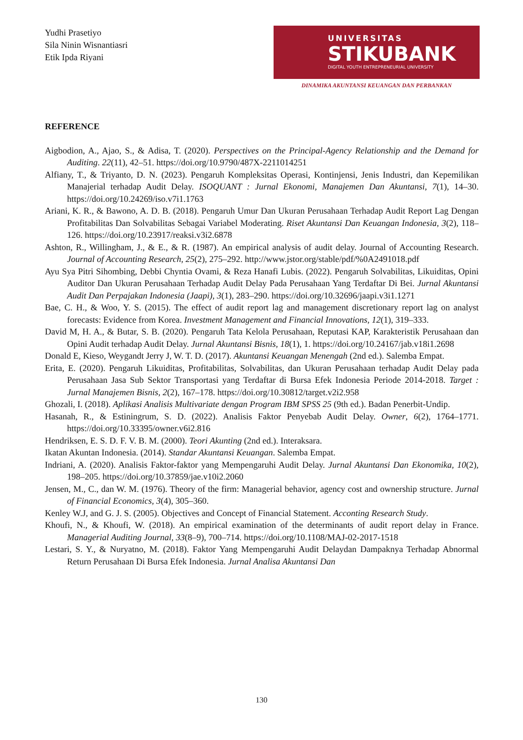Yudhi Prasetiyo
Sila Ninin Wisnantiasri
Etik Ipda Riyani
UNIVERSITAS
STIKUBANK
DIGITAL YOUTH ENTREPRENEURIAL UNIVERSITY
DINAMIKA AKUNTANSI KEUANGAN DAN PERBANKAN
REFERENCE
Aigbodion, A., Ajao, S., & Adisa, T. (2020). Perspectives on the Principal-Agency Relationship and the Demand for Auditing. 22(11), 42–51. https://doi.org/10.9790/487X-2211014251
Alfiany, T., & Triyanto, D. N. (2023). Pengaruh Kompleksitas Operasi, Kontinjensi, Jenis Industri, dan Kepemilikan Manajerial terhadap Audit Delay. ISOQUANT : Jurnal Ekonomi, Manajemen Dan Akuntansi, 7(1), 14–30. https://doi.org/10.24269/iso.v7i1.1763
Ariani, K. R., & Bawono, A. D. B. (2018). Pengaruh Umur Dan Ukuran Perusahaan Terhadap Audit Report Lag Dengan Profitabilitas Dan Solvabilitas Sebagai Variabel Moderating. Riset Akuntansi Dan Keuangan Indonesia, 3(2), 118–126. https://doi.org/10.23917/reaksi.v3i2.6878
Ashton, R., Willingham, J., & E., & R. (1987). An empirical analysis of audit delay. Journal of Accounting Research. Journal of Accounting Research, 25(2), 275–292. http://www.jstor.org/stable/pdf/%0A2491018.pdf
Ayu Sya Pitri Sihombing, Debbi Chyntia Ovami, & Reza Hanafi Lubis. (2022). Pengaruh Solvabilitas, Likuiditas, Opini Auditor Dan Ukuran Perusahaan Terhadap Audit Delay Pada Perusahaan Yang Terdaftar Di Bei. Jurnal Akuntansi Audit Dan Perpajakan Indonesia (Jaapi), 3(1), 283–290. https://doi.org/10.32696/jaapi.v3i1.1271
Bae, C. H., & Woo, Y. S. (2015). The effect of audit report lag and management discretionary report lag on analyst forecasts: Evidence from Korea. Investment Management and Financial Innovations, 12(1), 319–333.
David M, H. A., & Butar, S. B. (2020). Pengaruh Tata Kelola Perusahaan, Reputasi KAP, Karakteristik Perusahaan dan Opini Audit terhadap Audit Delay. Jurnal Akuntansi Bisnis, 18(1), 1. https://doi.org/10.24167/jab.v18i1.2698
Donald E, Kieso, Weygandt Jerry J, W. T. D. (2017). Akuntansi Keuangan Menengah (2nd ed.). Salemba Empat.
Erita, E. (2020). Pengaruh Likuiditas, Profitabilitas, Solvabilitas, dan Ukuran Perusahaan terhadap Audit Delay pada Perusahaan Jasa Sub Sektor Transportasi yang Terdaftar di Bursa Efek Indonesia Periode 2014-2018. Target : Jurnal Manajemen Bisnis, 2(2), 167–178. https://doi.org/10.30812/target.v2i2.958
Ghozali, I. (2018). Aplikasi Analisis Multivariate dengan Program IBM SPSS 25 (9th ed.). Badan Penerbit-Undip.
Hasanah, R., & Estiningrum, S. D. (2022). Analisis Faktor Penyebab Audit Delay. Owner, 6(2), 1764–1771. https://doi.org/10.33395/owner.v6i2.816
Hendriksen, E. S. D. F. V. B. M. (2000). Teori Akunting (2nd ed.). Interaksara.
Ikatan Akuntan Indonesia. (2014). Standar Akuntansi Keuangan. Salemba Empat.
Indriani, A. (2020). Analisis Faktor-faktor yang Mempengaruhi Audit Delay. Jurnal Akuntansi Dan Ekonomika, 10(2), 198–205. https://doi.org/10.37859/jae.v10i2.2060
Jensen, M., C., dan W. M. (1976). Theory of the firm: Managerial behavior, agency cost and ownership structure. Jurnal of Financial Economics, 3(4), 305–360.
Kenley W.J, and G. J. S. (2005). Objectives and Concept of Financial Statement. Acconting Research Study.
Khoufi, N., & Khoufi, W. (2018). An empirical examination of the determinants of audit report delay in France. Managerial Auditing Journal, 33(8–9), 700–714. https://doi.org/10.1108/MAJ-02-2017-1518
Lestari, S. Y., & Nuryatno, M. (2018). Faktor Yang Mempengaruhi Audit Delaydan Dampaknya Terhadap Abnormal Return Perusahaan Di Bursa Efek Indonesia. Jurnal Analisa Akuntansi Dan
130